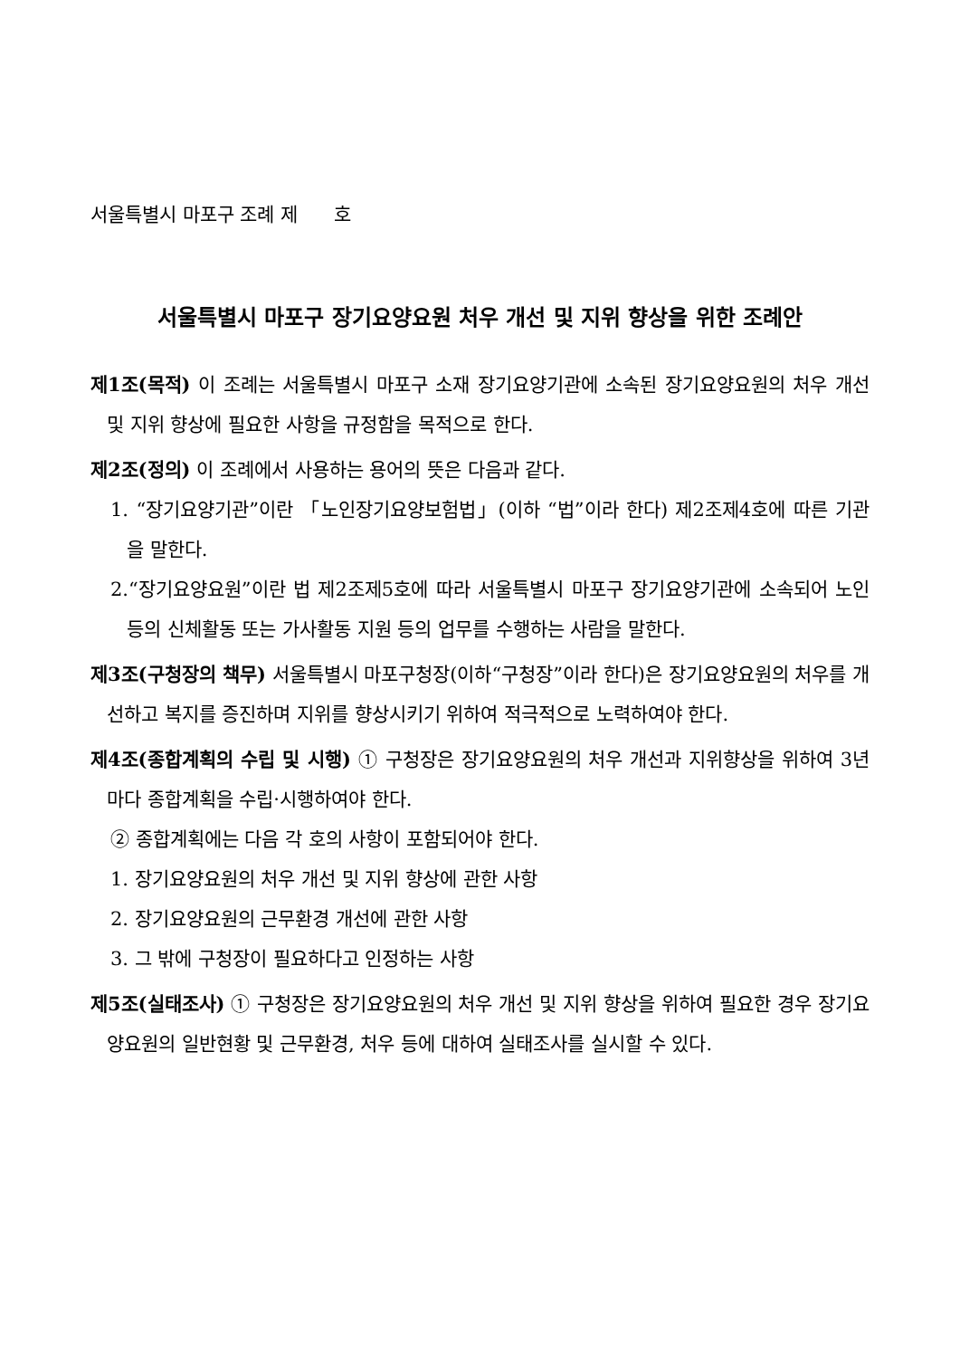서울특별시 마포구 조례 제 호
서울특별시 마포구 장기요양요원 처우 개선 및 지위 향상을 위한 조례안
제1조(목적) 이 조례는 서울특별시 마포구 소재 장기요양기관에 소속된 장기요양요원의 처우 개선 및 지위 향상에 필요한 사항을 규정함을 목적으로 한다.
제2조(정의) 이 조례에서 사용하는 용어의 뜻은 다음과 같다.
1. “장기요양기관”이란 「노인장기요양보험법」(이하 “법”이라 한다) 제2조제4호에 따른 기관을 말한다.
2.“장기요양요원”이란 법 제2조제5호에 따라 서울특별시 마포구 장기요양기관에 소속되어 노인 등의 신체활동 또는 가사활동 지원 등의 업무를 수행하는 사람을 말한다.
제3조(구청장의 책무) 서울특별시 마포구청장(이하“구청장”이라 한다)은 장기요양요원의 처우를 개선하고 복지를 증진하며 지위를 향상시키기 위하여 적극적으로 노력하여야 한다.
제4조(종합계획의 수립 및 시행) ① 구청장은 장기요양요원의 처우 개선과 지위향상을 위하여 3년마다 종합계획을 수립·시행하여야 한다.
② 종합계획에는 다음 각 호의 사항이 포함되어야 한다.
1. 장기요양요원의 처우 개선 및 지위 향상에 관한 사항
2. 장기요양요원의 근무환경 개선에 관한 사항
3. 그 밖에 구청장이 필요하다고 인정하는 사항
제5조(실태조사) ① 구청장은 장기요양요원의 처우 개선 및 지위 향상을 위하여 필요한 경우 장기요양요원의 일반현황 및 근무환경, 처우 등에 대하여 실태조사를 실시할 수 있다.